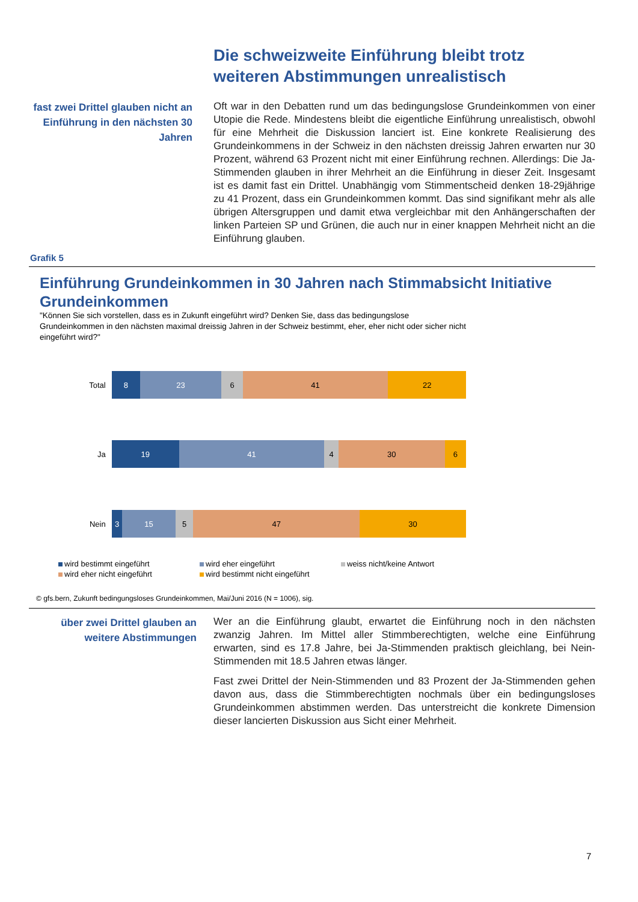Die schweizweite Einführung bleibt trotz weiteren Abstimmungen unrealistisch
fast zwei Drittel glauben nicht an Einführung in den nächsten 30 Jahren
Oft war in den Debatten rund um das bedingungslose Grundeinkommen von einer Utopie die Rede. Mindestens bleibt die eigentliche Einführung unrealistisch, obwohl für eine Mehrheit die Diskussion lanciert ist. Eine konkrete Realisierung des Grundeinkommens in der Schweiz in den nächsten dreissig Jahren erwarten nur 30 Prozent, während 63 Prozent nicht mit einer Einführung rechnen. Allerdings: Die Ja-Stimmenden glauben in ihrer Mehrheit an die Einführung in dieser Zeit. Insgesamt ist es damit fast ein Drittel. Unabhängig vom Stimmentscheid denken 18-29jährige zu 41 Prozent, dass ein Grundeinkommen kommt. Das sind signifikant mehr als alle übrigen Altersgruppen und damit etwa vergleichbar mit den Anhängerschaften der linken Parteien SP und Grünen, die auch nur in einer knappen Mehrheit nicht an die Einführung glauben.
Grafik 5
Einführung Grundeinkommen in 30 Jahren nach Stimmabsicht Initiative Grundeinkommen
"Können Sie sich vorstellen, dass es in Zukunft eingeführt wird? Denken Sie, dass das bedingungslose Grundeinkommen in den nächsten maximal dreissig Jahren in der Schweiz bestimmt, eher, eher nicht oder sicher nicht eingeführt wird?"
Total
8 23 6 41 22
Ja
19 41 4 30 6
Nein
3 15 5 47 30
wird bestimmt eingeführt wird eher eingeführt weiss nicht/keine Antwort wird eher nicht eingeführt wird bestimmt nicht eingeführt
© gfs.bern, Zukunft bedingungsloses Grundeinkommen, Mai/Juni 2016 (N = 1006), sig.
über zwei Drittel glauben an weitere Abstimmungen
Wer an die Einführung glaubt, erwartet die Einführung noch in den nächsten zwanzig Jahren. Im Mittel aller Stimmberechtigten, welche eine Einführung erwarten, sind es 17.8 Jahre, bei Ja-Stimmenden praktisch gleichlang, bei Nein-Stimmenden mit 18.5 Jahren etwas länger.
Fast zwei Drittel der Nein-Stimmenden und 83 Prozent der Ja-Stimmenden gehen davon aus, dass die Stimmberechtigten nochmals über ein bedingungsloses Grundeinkommen abstimmen werden. Das unterstreicht die konkrete Dimension dieser lancierten Diskussion aus Sicht einer Mehrheit.
7